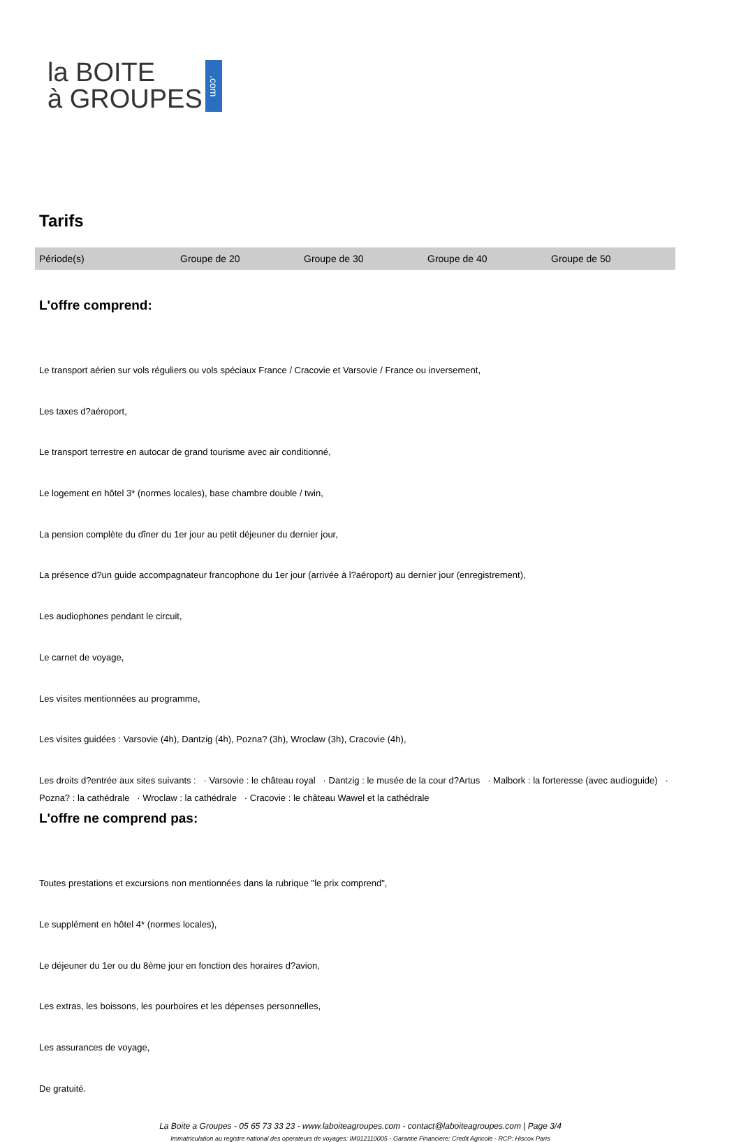la BOITE
à GROUPES
.com
Tarifs
| Période(s) | Groupe de 20 | Groupe de 30 | Groupe de 40 | Groupe de 50 |
| --- | --- | --- | --- | --- |
L'offre comprend:
Le transport aérien sur vols réguliers ou vols spéciaux France / Cracovie et Varsovie / France ou inversement,
Les taxes d?aéroport,
Le transport terrestre en autocar de grand tourisme avec air conditionné,
Le logement en hôtel 3* (normes locales), base chambre double / twin,
La pension complète du dîner du 1er jour au petit déjeuner du dernier jour,
La présence d?un guide accompagnateur francophone du 1er jour (arrivée à l?aéroport) au dernier jour (enregistrement),
Les audiophones pendant le circuit,
Le carnet de voyage,
Les visites mentionnées au programme,
Les visites guidées : Varsovie (4h), Dantzig (4h), Pozna? (3h), Wroclaw (3h), Cracovie (4h),
Les droits d?entrée aux sites suivants : · Varsovie : le château royal · Dantzig : le musée de la cour d?Artus · Malbork : la forteresse (avec audioguide) · Pozna? : la cathédrale · Wroclaw : la cathédrale · Cracovie : le château Wawel et la cathédrale
L'offre ne comprend pas:
Toutes prestations et excursions non mentionnées dans la rubrique "le prix comprend",
Le supplément en hôtel 4* (normes locales),
Le déjeuner du 1er ou du 8ème jour en fonction des horaires d?avion,
Les extras, les boissons, les pourboires et les dépenses personnelles,
Les assurances de voyage,
De gratuité.
La Boite a Groupes - 05 65 73 33 23 - www.laboiteagroupes.com - contact@laboiteagroupes.com | Page 3/4
Immatriculation au registre national des operateurs de voyages: IM012110005 - Garantie Financiere: Credit Agricole - RCP: Hiscox Paris